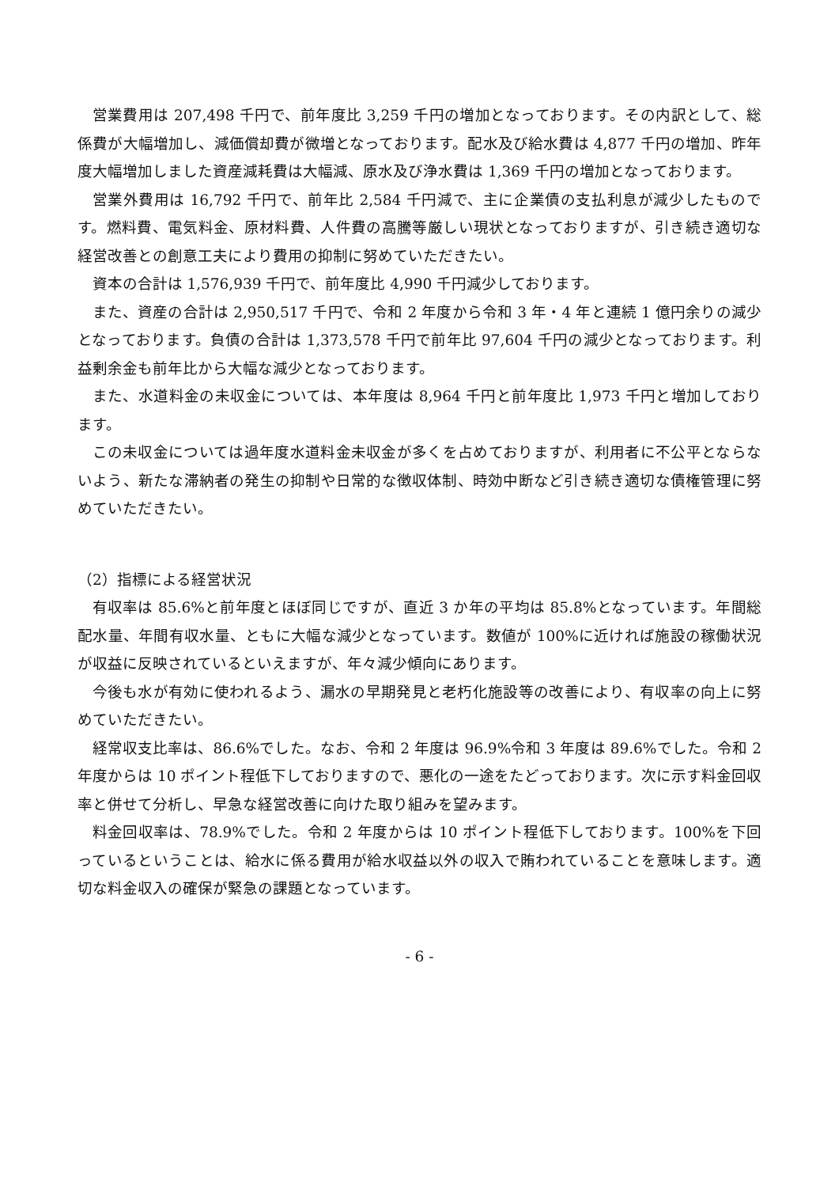営業費用は 207,498 千円で、前年度比 3,259 千円の増加となっております。その内訳として、総係費が大幅増加し、減価償却費が微増となっております。配水及び給水費は 4,877 千円の増加、昨年度大幅増加しました資産減耗費は大幅減、原水及び浄水費は 1,369 千円の増加となっております。
営業外費用は 16,792 千円で、前年比 2,584 千円減で、主に企業債の支払利息が減少したものです。燃料費、電気料金、原材料費、人件費の高騰等厳しい現状となっておりますが、引き続き適切な経営改善との創意工夫により費用の抑制に努めていただきたい。
資本の合計は 1,576,939 千円で、前年度比 4,990 千円減少しております。
また、資産の合計は 2,950,517 千円で、令和 2 年度から令和 3 年・4 年と連続 1 億円余りの減少となっております。負債の合計は 1,373,578 千円で前年比 97,604 千円の減少となっております。利益剰余金も前年比から大幅な減少となっております。
また、水道料金の未収金については、本年度は 8,964 千円と前年度比 1,973 千円と増加しております。
この未収金については過年度水道料金未収金が多くを占めておりますが、利用者に不公平とならないよう、新たな滞納者の発生の抑制や日常的な徴収体制、時効中断など引き続き適切な債権管理に努めていただきたい。
（2）指標による経営状況
有収率は 85.6%と前年度とほぼ同じですが、直近 3 か年の平均は 85.8%となっています。年間総配水量、年間有収水量、ともに大幅な減少となっています。数値が 100%に近ければ施設の稼働状況が収益に反映されているといえますが、年々減少傾向にあります。
今後も水が有効に使われるよう、漏水の早期発見と老朽化施設等の改善により、有収率の向上に努めていただきたい。
経常収支比率は、86.6%でした。なお、令和 2 年度は 96.9%令和 3 年度は 89.6%でした。令和 2 年度からは 10 ポイント程低下しておりますので、悪化の一途をたどっております。次に示す料金回収率と併せて分析し、早急な経営改善に向けた取り組みを望みます。
料金回収率は、78.9%でした。令和 2 年度からは 10 ポイント程低下しております。100%を下回っているということは、給水に係る費用が給水収益以外の収入で賄われていることを意味します。適切な料金収入の確保が緊急の課題となっています。
- 6 -